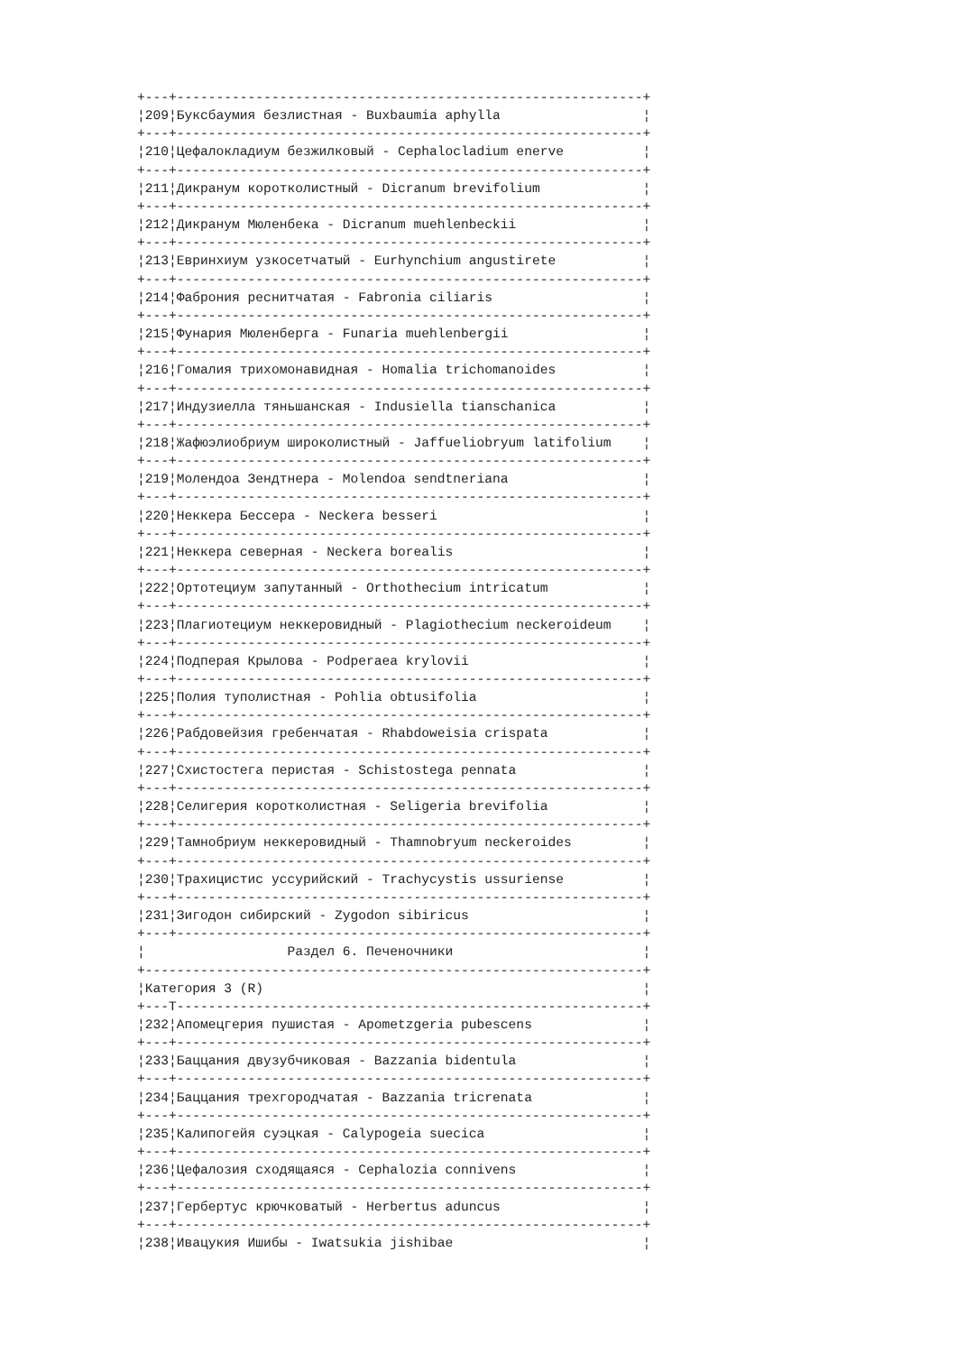+---+-----------------------------------------------------------+
¦209¦Буксбаумия безлистная - Buxbaumia aphylla                  ¦
+---+-----------------------------------------------------------+
¦210¦Цефалокладиум безжилковый - Cephalocladium enerve          ¦
+---+-----------------------------------------------------------+
¦211¦Дикранум коротколистный - Dicranum brevifolium             ¦
+---+-----------------------------------------------------------+
¦212¦Дикранум Мюленбека - Dicranum muehlenbeckii                ¦
+---+-----------------------------------------------------------+
¦213¦Евринхиум узкосетчатый - Eurhynchium angustirete           ¦
+---+-----------------------------------------------------------+
¦214¦Фаброния реснитчатая - Fabronia ciliaris                   ¦
+---+-----------------------------------------------------------+
¦215¦Фунария Мюленберга - Funaria muehlenbergii                 ¦
+---+-----------------------------------------------------------+
¦216¦Гомалия трихомонавидная - Homalia trichomanoides           ¦
+---+-----------------------------------------------------------+
¦217¦Индузиелла тяньшанская - Indusiella tianschanica           ¦
+---+-----------------------------------------------------------+
¦218¦Жафюэлиобриум широколистный - Jaffueliobryum latifolium    ¦
+---+-----------------------------------------------------------+
¦219¦Молендоа Зендтнера - Molendoa sendtneriana                 ¦
+---+-----------------------------------------------------------+
¦220¦Неккера Бессера - Neckera besseri                          ¦
+---+-----------------------------------------------------------+
¦221¦Неккера северная - Neckera borealis                        ¦
+---+-----------------------------------------------------------+
¦222¦Ортотециум запутанный - Orthothecium intricatum            ¦
+---+-----------------------------------------------------------+
¦223¦Плагиотециум неккеровидный - Plagiothecium neckeroideum    ¦
+---+-----------------------------------------------------------+
¦224¦Подперая Крылова - Podperaea krylovii                      ¦
+---+-----------------------------------------------------------+
¦225¦Полия туполистная - Pohlia obtusifolia                     ¦
+---+-----------------------------------------------------------+
¦226¦Рабдовейзия гребенчатая - Rhabdoweisia crispata            ¦
+---+-----------------------------------------------------------+
¦227¦Схистостега перистая - Schistostega pennata                ¦
+---+-----------------------------------------------------------+
¦228¦Селигерия коротколистная - Seligeria brevifolia            ¦
+---+-----------------------------------------------------------+
¦229¦Тамнобриум неккеровидный - Thamnobryum neckeroides         ¦
+---+-----------------------------------------------------------+
¦230¦Трахицистис уссурийский - Trachycystis ussuriense          ¦
+---+-----------------------------------------------------------+
¦231¦Зигодон сибирский - Zygodon sibiricus                      ¦
+---+-----------------------------------------------------------+
¦                  Раздел 6. Печеночники                        ¦
+---------------------------------------------------------------+
¦Категория 3 (R)                                                ¦
+---T-----------------------------------------------------------+
¦232¦Апомецгерия пушистая - Apometzgeria pubescens              ¦
+---+-----------------------------------------------------------+
¦233¦Баццания двузубчиковая - Bazzania bidentula                ¦
+---+-----------------------------------------------------------+
¦234¦Баццания трехгородчатая - Bazzania tricrenata              ¦
+---+-----------------------------------------------------------+
¦235¦Калипогейя суэцкая - Calypogeia suecica                    ¦
+---+-----------------------------------------------------------+
¦236¦Цефалозия сходящаяся - Cephalozia connivens                ¦
+---+-----------------------------------------------------------+
¦237¦Гербертус крючковатый - Herbertus aduncus                  ¦
+---+-----------------------------------------------------------+
¦238¦Ивацукия Ишибы - Iwatsukia jishibae                        ¦